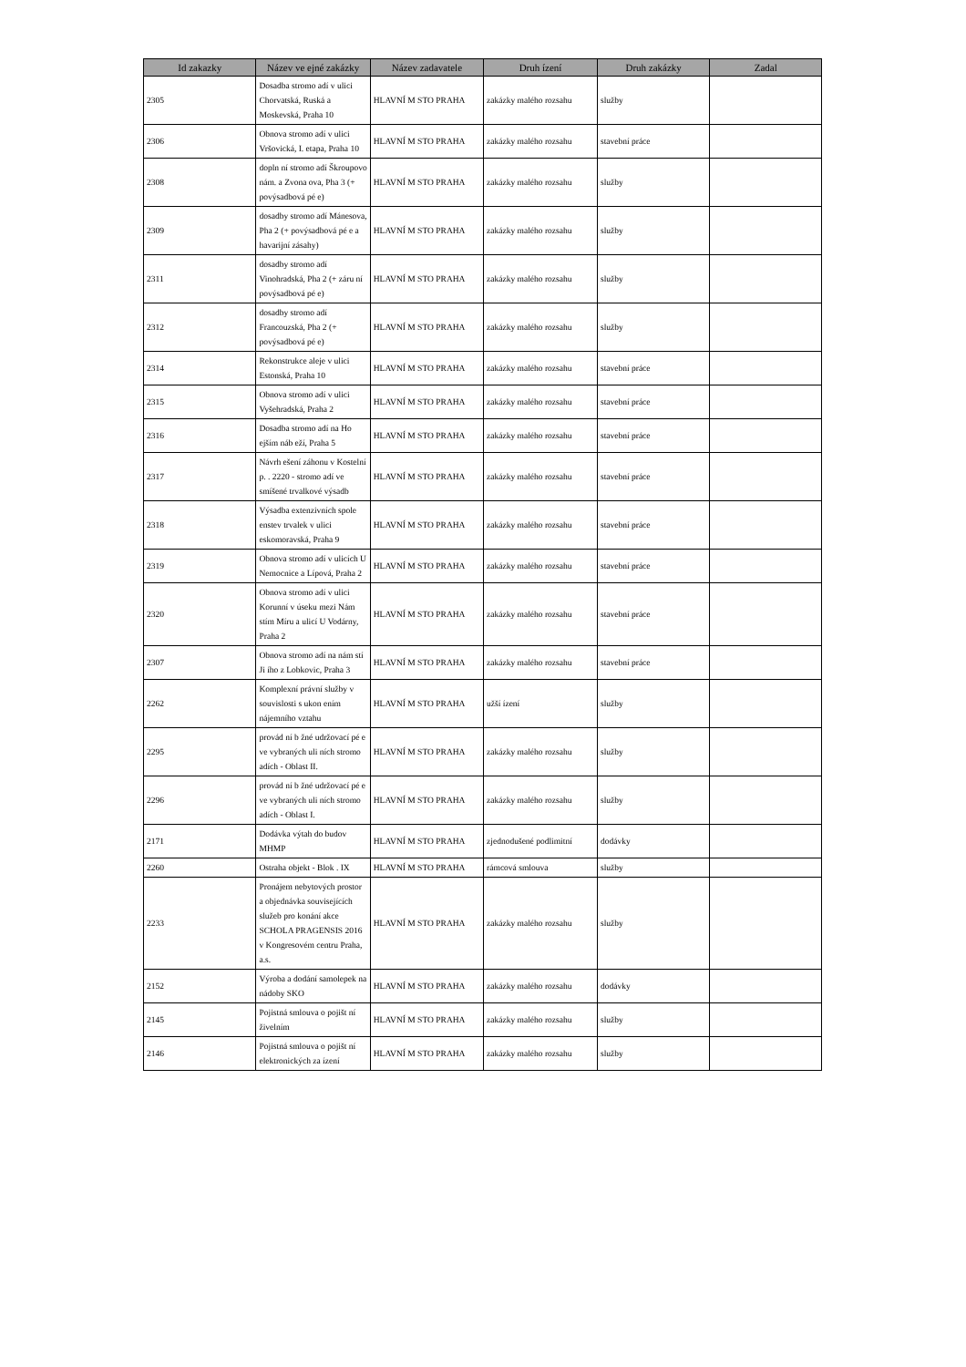| Id zakazky | Název ve ejné zakázky | Název zadavatele | Druh ízení | Druh zakázky | Zadal |
| --- | --- | --- | --- | --- | --- |
| 2305 | Dosadba stromo adí v ulici Chorvatská, Ruská a Moskevská, Praha 10 | HLAVNÍ M STO PRAHA | zakázky malého rozsahu | služby | |
| 2306 | Obnova stromo adí v ulici Vršovická, I. etapa, Praha 10 | HLAVNÍ M STO PRAHA | zakázky malého rozsahu | stavební práce | |
| 2308 | dopln ní stromo adí Škroupovo nám. a Zvona ova, Pha 3 (+ povýsadbová pé e) | HLAVNÍ M STO PRAHA | zakázky malého rozsahu | služby | |
| 2309 | dosadby stromo adí Mánesova, Pha 2 (+ povýsadbová pé e a havarijní zásahy) | HLAVNÍ M STO PRAHA | zakázky malého rozsahu | služby | |
| 2311 | dosadby stromo adí Vinohradská, Pha 2 (+ záru ní povýsadbová pé e) | HLAVNÍ M STO PRAHA | zakázky malého rozsahu | služby | |
| 2312 | dosadby stromo adí Francouzská, Pha 2 (+ povýsadbová pé e) | HLAVNÍ M STO PRAHA | zakázky malého rozsahu | služby | |
| 2314 | Rekonstrukce aleje v ulici Estonská, Praha 10 | HLAVNÍ M STO PRAHA | zakázky malého rozsahu | stavební práce | |
| 2315 | Obnova stromo adí v ulici Vyšehradská, Praha 2 | HLAVNÍ M STO PRAHA | zakázky malého rozsahu | stavební práce | |
| 2316 | Dosadba stromo adí na Ho ejším náb eží, Praha 5 | HLAVNÍ M STO PRAHA | zakázky malého rozsahu | stavební práce | |
| 2317 | Návrh ešení záhonu v Kostelní p. . 2220 - stromo adí ve smíšené trvalkové výsadb | HLAVNÍ M STO PRAHA | zakázky malého rozsahu | stavební práce | |
| 2318 | Výsadba extenzivních spole enstev trvalek v ulici eskomoravská, Praha 9 | HLAVNÍ M STO PRAHA | zakázky malého rozsahu | stavební práce | |
| 2319 | Obnova stromo adí v ulicích U Nemocnice a Lípová, Praha 2 | HLAVNÍ M STO PRAHA | zakázky malého rozsahu | stavební práce | |
| 2320 | Obnova stromo adí v ulici Korunní v úseku mezi Nám stím Míru a ulicí U Vodárny, Praha 2 | HLAVNÍ M STO PRAHA | zakázky malého rozsahu | stavební práce | |
| 2307 | Obnova stromo adí na nám stí Ji ího z Lobkovic, Praha 3 | HLAVNÍ M STO PRAHA | zakázky malého rozsahu | stavební práce | |
| 2262 | Komplexní právní služby v souvislosti s ukon ením nájemního vztahu | HLAVNÍ M STO PRAHA | užší ízení | služby | |
| 2295 | provád ní b žné udržovací pé e ve vybraných uli ních stromo adích - Oblast II. | HLAVNÍ M STO PRAHA | zakázky malého rozsahu | služby | |
| 2296 | provád ní b žné udržovací pé e ve vybraných uli ních stromo adích - Oblast I. | HLAVNÍ M STO PRAHA | zakázky malého rozsahu | služby | |
| 2171 | Dodávka výtah do budov MHMP | HLAVNÍ M STO PRAHA | zjednodušené podlimitní | dodávky | |
| 2260 | Ostraha objekt - Blok . IX | HLAVNÍ M STO PRAHA | rámcová smlouva | služby | |
| 2233 | Pronájem nebytových prostor a objednávka souvisejících služeb pro konání akce SCHOLA PRAGENSIS 2016 v Kongresovém centru Praha, a.s. | HLAVNÍ M STO PRAHA | zakázky malého rozsahu | služby | |
| 2152 | Výroba a dodání samolepek na nádoby SKO | HLAVNÍ M STO PRAHA | zakázky malého rozsahu | dodávky | |
| 2145 | Pojistná smlouva o pojišt ní živelním | HLAVNÍ M STO PRAHA | zakázky malého rozsahu | služby | |
| 2146 | Pojistná smlouva o pojišt ní elektronických za ízení | HLAVNÍ M STO PRAHA | zakázky malého rozsahu | služby | |